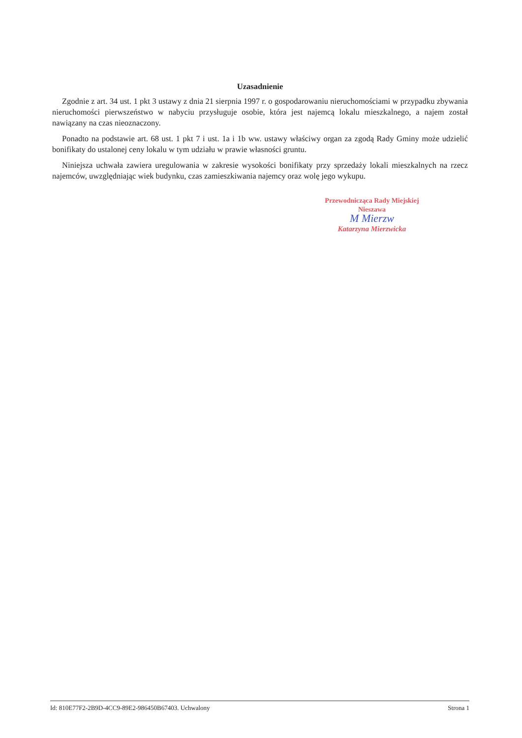Uzasadnienie
Zgodnie z art. 34 ust. 1 pkt 3 ustawy z dnia 21 sierpnia 1997 r. o gospodarowaniu nieruchomościami w przypadku zbywania nieruchomości pierwszeństwo w nabyciu przysługuje osobie, która jest najemcą lokalu mieszkalnego, a najem został nawiązany na czas nieoznaczony.
Ponadto na podstawie art. 68 ust. 1 pkt 7 i ust. 1a i 1b ww. ustawy właściwy organ za zgodą Rady Gminy może udzielić bonifikaty do ustalonej ceny lokalu w tym udziału w prawie własności gruntu.
Niniejsza uchwała zawiera uregulowania w zakresie wysokości bonifikaty przy sprzedaży lokali mieszkalnych na rzecz najemców, uwzględniając wiek budynku, czas zamieszkiwania najemcy oraz wolę jego wykupu.
Przewodnicząca Rady Miejskiej
Nieszawa
M Mierzw
Katarzyna Mierzwicka
Id: 810E77F2-2B9D-4CC9-89E2-986450B67403. Uchwalony Strona 1